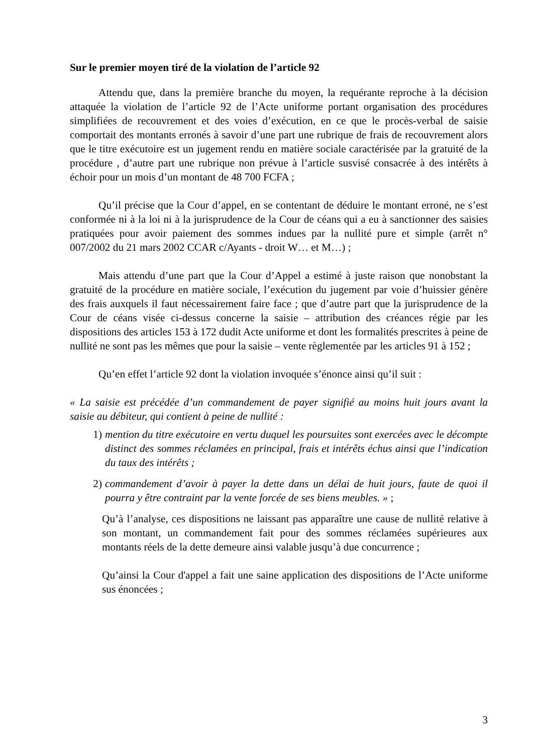Sur le premier moyen tiré de la violation de l’article 92
Attendu que, dans la première branche du moyen, la requérante reproche à la décision attaquée la violation de l’article 92 de l’Acte uniforme portant organisation des procédures simplifiées de recouvrement et des voies d’exécution, en ce que le procès-verbal de saisie comportait des montants erronés à savoir d’une part une rubrique de frais de recouvrement alors que le titre exécutoire est un jugement rendu en matière sociale caractérisée par la gratuité de la procédure , d’autre part une rubrique non prévue à l’article susvisé consacrée à des intérêts à échoir pour un mois d’un montant de 48 700 FCFA ;
Qu’il précise que la Cour d’appel, en se contentant de déduire le montant erroné, ne s’est conformée ni à la loi ni à la jurisprudence de la Cour de céans qui a eu à sanctionner des saisies pratiquées pour avoir paiement des sommes indues par la nullité pure et simple (arrêt n° 007/2002 du 21 mars 2002 CCAR c/Ayants - droit W… et M…) ;
Mais attendu d’une part que la Cour d’Appel a estimé à juste raison que nonobstant la gratuité de la procédure en matière sociale, l’exécution du jugement par voie d’huissier génère des frais auxquels il faut nécessairement faire face ; que d’autre part que la jurisprudence de la Cour de céans visée ci-dessus concerne la saisie – attribution des créances régie par les dispositions des articles 153 à 172 dudit Acte uniforme et dont les formalités prescrites à peine de nullité ne sont pas les mêmes que pour la saisie – vente règlementée par les articles 91 à 152 ;
Qu’en effet l’article 92 dont la violation invoquée s’énonce ainsi qu’il suit :
« La saisie est précédée d’un commandement de payer signifié au moins huit jours avant la saisie au débiteur, qui contient à peine de nullité :
1) mention du titre exécutoire en vertu duquel les poursuites sont exercées avec le décompte distinct des sommes réclamées en principal, frais et intérêts échus ainsi que l’indication du taux des intérêts ;
2) commandement d’avoir à payer la dette dans un délai de huit jours, faute de quoi il pourra y être contraint par la vente forcée de ses biens meubles. » ;
Qu’à l’analyse, ces dispositions ne laissant pas apparaître une cause de nullité relative à son montant, un commandement fait pour des sommes réclamées supérieures aux montants réels de la dette demeure ainsi valable jusqu’à due concurrence ;
Qu’ainsi la Cour d'appel a fait une saine application des dispositions de l’Acte uniforme sus énoncées ;
3